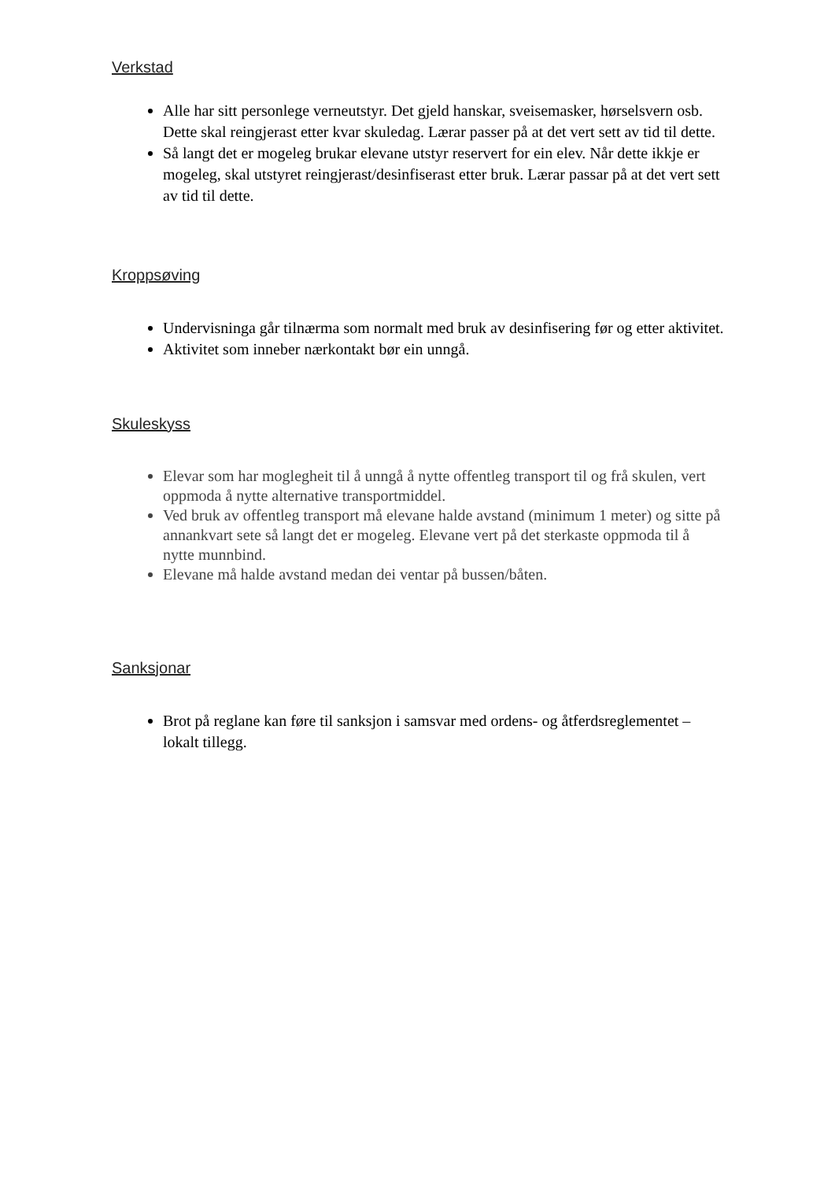Verkstad
Alle har sitt personlege verneutstyr. Det gjeld hanskar, sveisemasker, hørselsvern osb. Dette skal reingjerast etter kvar skuledag. Lærar passer på at det vert sett av tid til dette.
Så langt det er mogeleg brukar elevane utstyr reservert for ein elev. Når dette ikkje er mogeleg, skal utstyret reingjerast/desinfiserast etter bruk. Lærar passar på at det vert sett av tid til dette.
Kroppsøving
Undervisninga går tilnærma som normalt med bruk av desinfisering før og etter aktivitet.
Aktivitet som inneber nærkontakt bør ein unngå.
Skuleskyss
Elevar som har moglegheit til å unngå å nytte offentleg transport til og frå skulen, vert oppmoda å nytte alternative transportmiddel.
Ved bruk av offentleg transport må elevane halde avstand (minimum 1 meter) og sitte på annankvart sete så langt det er mogeleg. Elevane vert på det sterkaste oppmoda til å nytte munnbind.
Elevane må halde avstand medan dei ventar på bussen/båten.
Sanksjonar
Brot på reglane kan føre til sanksjon i samsvar med ordens- og åtferdsreglementet – lokalt tillegg.